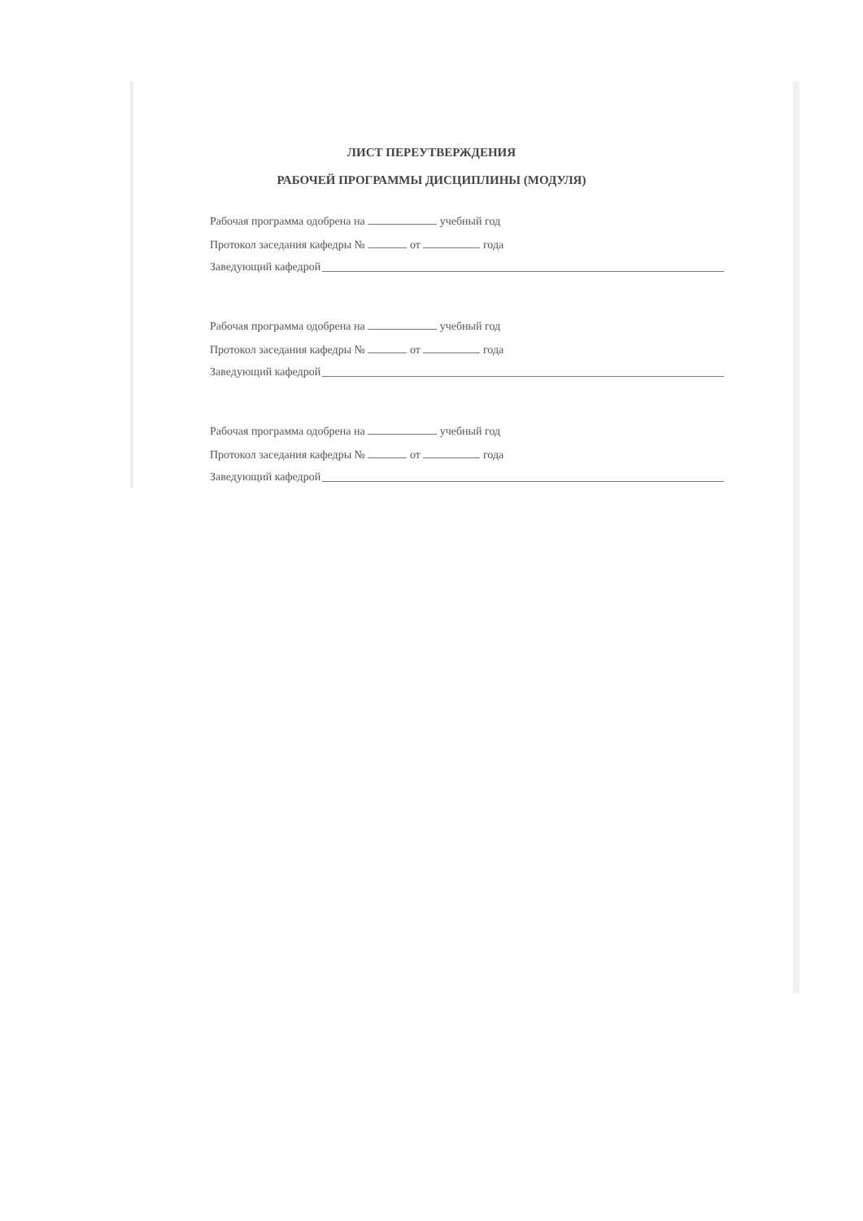ЛИСТ ПЕРЕУТВЕРЖДЕНИЯ
РАБОЧЕЙ ПРОГРАММЫ ДИСЦИПЛИНЫ (МОДУЛЯ)
Рабочая программа одобрена на учебный год
Протокол заседания кафедры № от года
Заведующий кафедрой
Рабочая программа одобрена на учебный год
Протокол заседания кафедры № от года
Заведующий кафедрой
Рабочая программа одобрена на учебный год
Протокол заседания кафедры № от года
Заведующий кафедрой